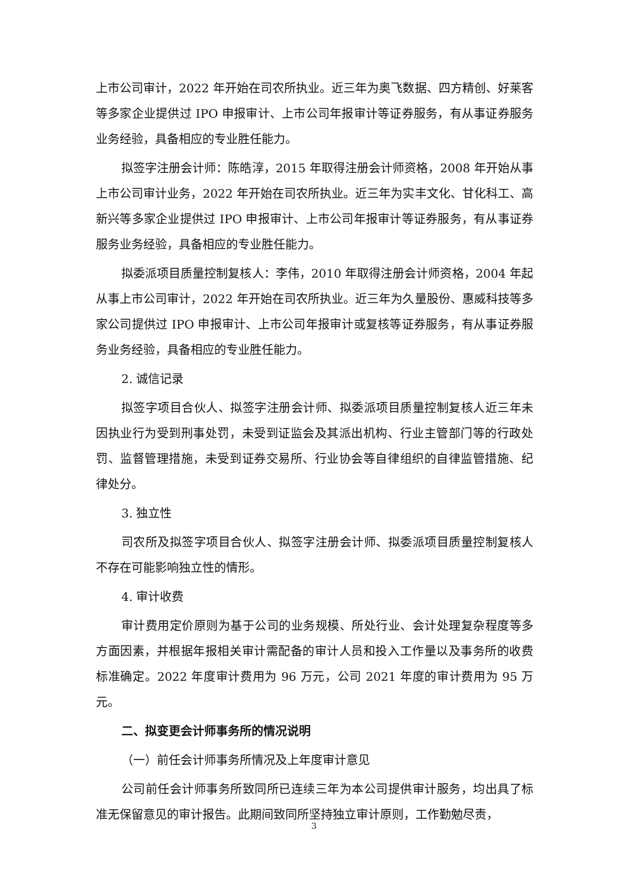上市公司审计，2022 年开始在司农所执业。近三年为奥飞数据、四方精创、好莱客等多家企业提供过 IPO 申报审计、上市公司年报审计等证券服务，有从事证券服务业务经验，具备相应的专业胜任能力。
拟签字注册会计师：陈皓淳，2015 年取得注册会计师资格，2008 年开始从事上市公司审计业务，2022 年开始在司农所执业。近三年为实丰文化、甘化科工、高新兴等多家企业提供过 IPO 申报审计、上市公司年报审计等证券服务，有从事证券服务业务经验，具备相应的专业胜任能力。
拟委派项目质量控制复核人：李伟，2010 年取得注册会计师资格，2004 年起从事上市公司审计，2022 年开始在司农所执业。近三年为久量股份、惠威科技等多家公司提供过 IPO 申报审计、上市公司年报审计或复核等证券服务，有从事证券服务业务经验，具备相应的专业胜任能力。
2. 诚信记录
拟签字项目合伙人、拟签字注册会计师、拟委派项目质量控制复核人近三年未因执业行为受到刑事处罚，未受到证监会及其派出机构、行业主管部门等的行政处罚、监督管理措施，未受到证券交易所、行业协会等自律组织的自律监管措施、纪律处分。
3. 独立性
司农所及拟签字项目合伙人、拟签字注册会计师、拟委派项目质量控制复核人不存在可能影响独立性的情形。
4. 审计收费
审计费用定价原则为基于公司的业务规模、所处行业、会计处理复杂程度等多方面因素，并根据年报相关审计需配备的审计人员和投入工作量以及事务所的收费标准确定。2022 年度审计费用为 96 万元，公司 2021 年度的审计费用为 95 万元。
二、拟变更会计师事务所的情况说明
（一）前任会计师事务所情况及上年度审计意见
公司前任会计师事务所致同所已连续三年为本公司提供审计服务，均出具了标准无保留意见的审计报告。此期间致同所坚持独立审计原则，工作勤勉尽责，
3